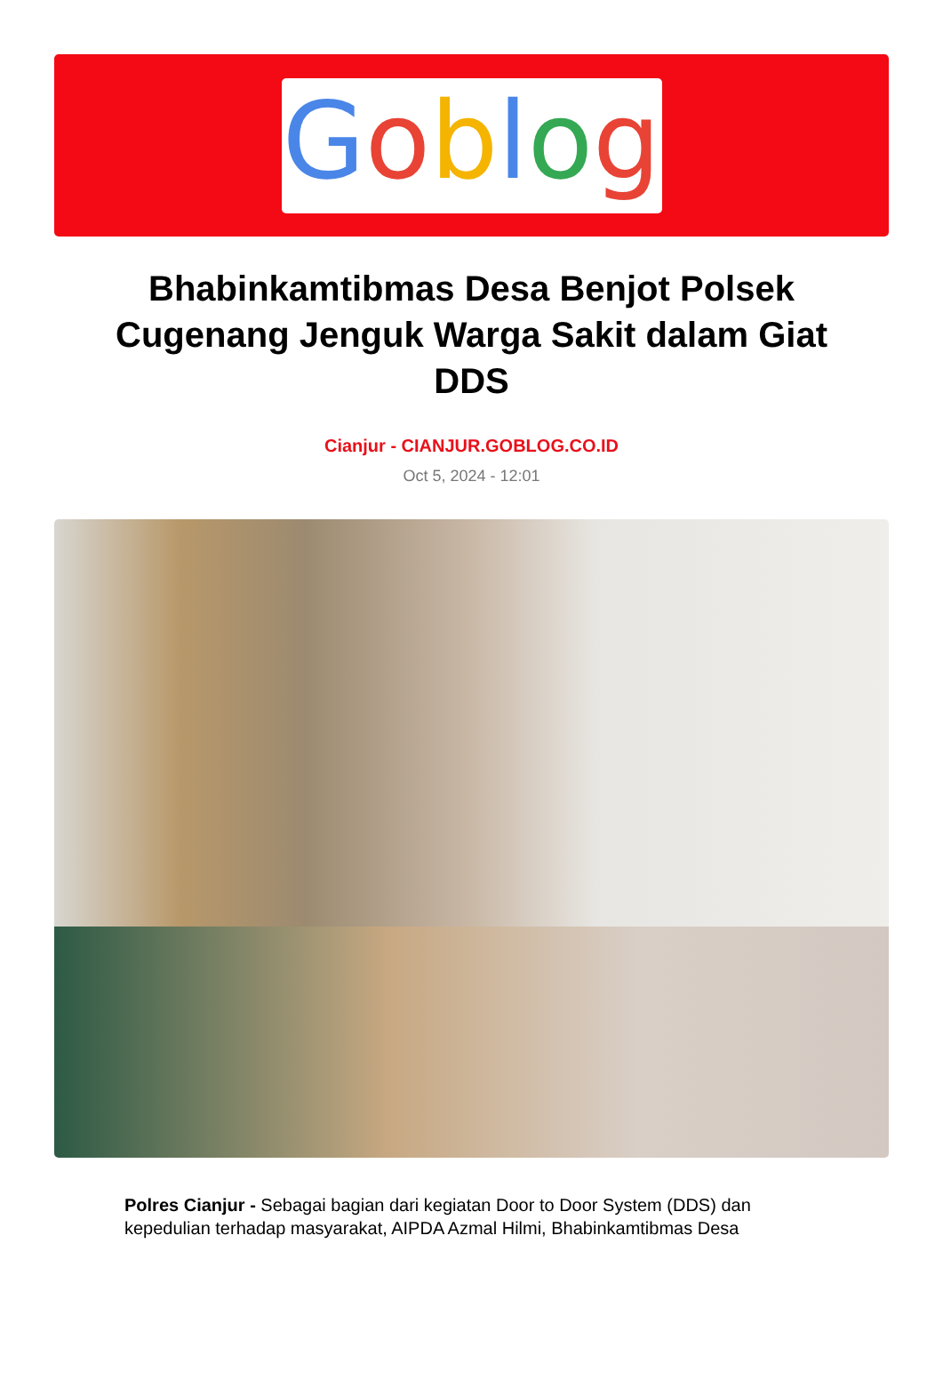Goblog
Bhabinkamtibmas Desa Benjot Polsek Cugenang Jenguk Warga Sakit dalam Giat DDS
Cianjur - CIANJUR.GOBLOG.CO.ID
Oct 5, 2024 - 12:01
Polres Cianjur - Sebagai bagian dari kegiatan Door to Door System (DDS) dan kepedulian terhadap masyarakat, AIPDA Azmal Hilmi, Bhabinkamtibmas Desa